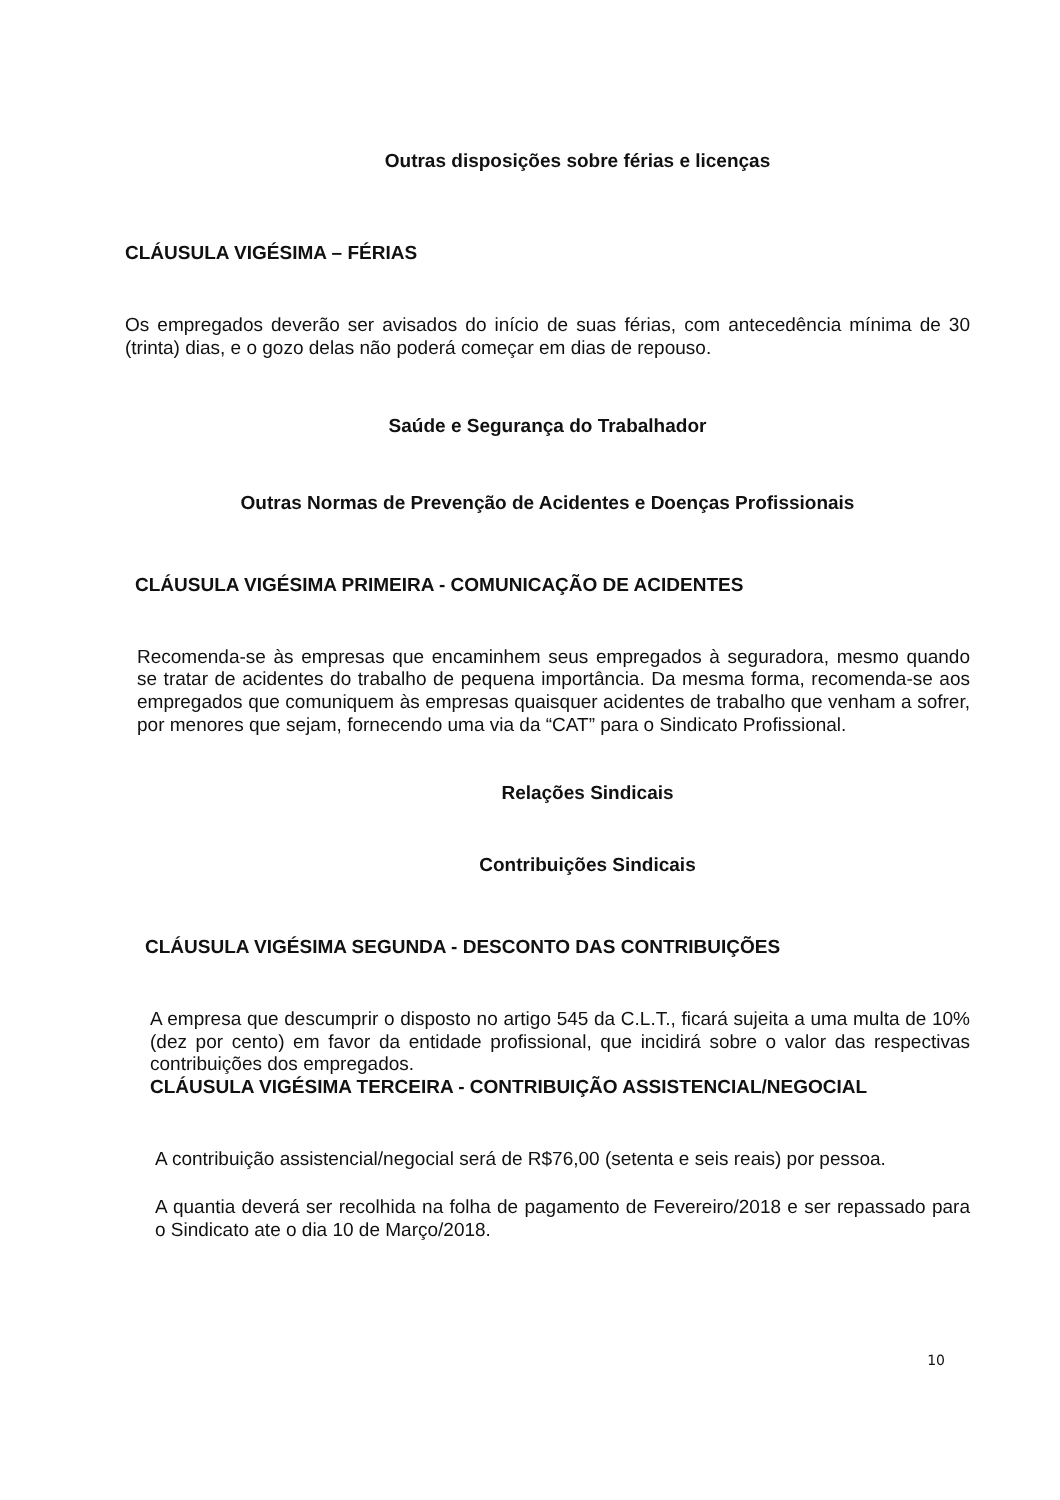Outras disposições sobre férias e licenças
CLÁUSULA VIGÉSIMA – FÉRIAS
Os empregados deverão ser avisados do início de suas férias, com antecedência mínima de 30 (trinta) dias, e o gozo delas não poderá começar em dias de repouso.
Saúde e Segurança do Trabalhador
Outras Normas de Prevenção de Acidentes e Doenças Profissionais
CLÁUSULA VIGÉSIMA PRIMEIRA - COMUNICAÇÃO DE ACIDENTES
Recomenda-se às empresas que encaminhem seus empregados à seguradora, mesmo quando se tratar de acidentes do trabalho de pequena importância. Da mesma forma, recomenda-se aos empregados que comuniquem às empresas quaisquer acidentes de trabalho que venham a sofrer, por menores que sejam, fornecendo uma via da “CAT” para o Sindicato Profissional.
Relações Sindicais
Contribuições Sindicais
CLÁUSULA VIGÉSIMA SEGUNDA - DESCONTO DAS CONTRIBUIÇÕES
A empresa que descumprir o disposto no artigo 545 da C.L.T., ficará sujeita a uma multa de 10% (dez por cento) em favor da entidade profissional, que incidirá sobre o valor das respectivas contribuições dos empregados.
CLÁUSULA VIGÉSIMA TERCEIRA - CONTRIBUIÇÃO ASSISTENCIAL/NEGOCIAL
A contribuição assistencial/negocial será de R$76,00 (setenta e seis reais) por pessoa.
A quantia deverá ser recolhida na folha de pagamento de Fevereiro/2018 e ser repassado para o Sindicato ate o dia 10 de Março/2018.
10